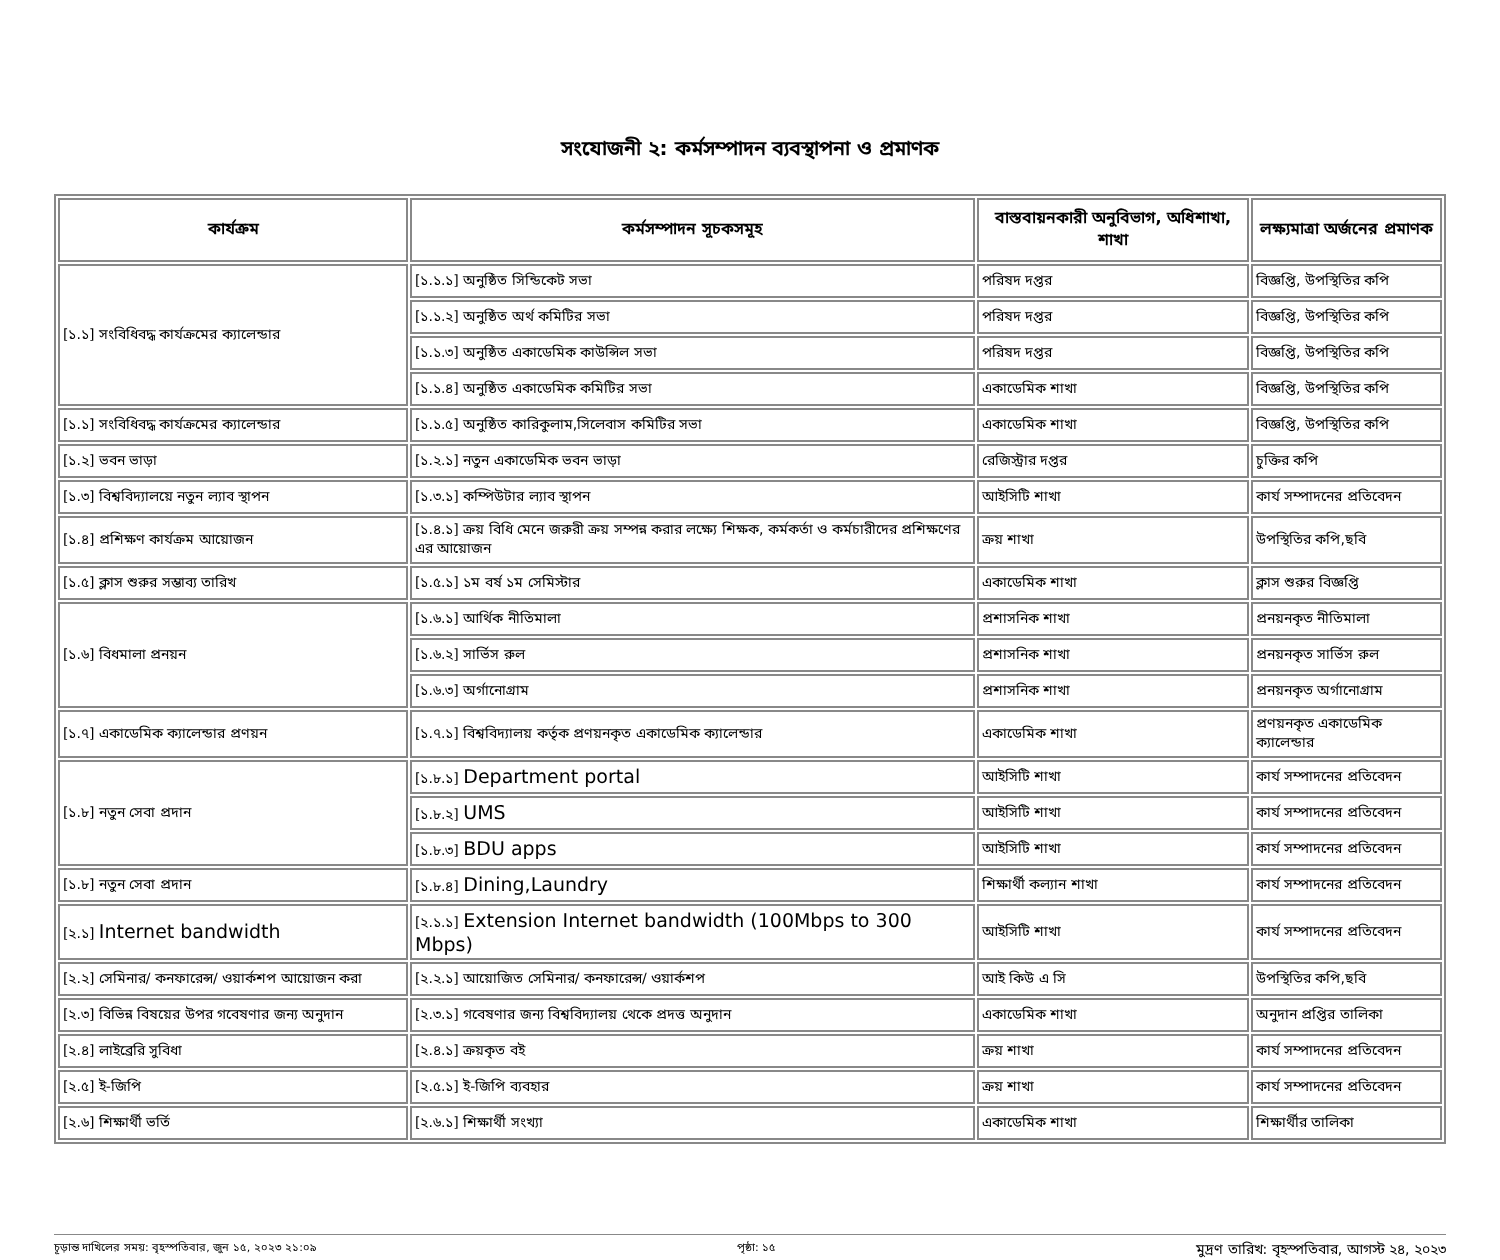সংযোজনী ২: কর্মসম্পাদন ব্যবস্থাপনা ও প্রমাণক
| কার্যক্রম | কর্মসম্পাদন সূচকসমূহ | বাস্তবায়নকারী অনুবিভাগ, অধিশাখা, শাখা | লক্ষ্যমাত্রা অর্জনের প্রমাণক |
| --- | --- | --- | --- |
| [১.১] সংবিধিবদ্ধ কার্যক্রমের ক্যালেন্ডার | [১.১.১] অনুষ্ঠিত সিন্ডিকেট সভা | পরিষদ দপ্তর | বিজ্ঞপ্তি, উপস্থিতির কপি |
| | [১.১.২] অনুষ্ঠিত অর্থ কমিটির সভা | পরিষদ দপ্তর | বিজ্ঞপ্তি, উপস্থিতির কপি |
| | [১.১.৩] অনুষ্ঠিত একাডেমিক কাউন্সিল সভা | পরিষদ দপ্তর | বিজ্ঞপ্তি, উপস্থিতির কপি |
| | [১.১.৪] অনুষ্ঠিত একাডেমিক কমিটির সভা | একাডেমিক শাখা | বিজ্ঞপ্তি, উপস্থিতির কপি |
| [১.১] সংবিধিবদ্ধ কার্যক্রমের ক্যালেন্ডার | [১.১.৫] অনুষ্ঠিত কারিকুলাম,সিলেবাস কমিটির সভা | একাডেমিক শাখা | বিজ্ঞপ্তি, উপস্থিতির কপি |
| [১.২] ভবন ভাড়া | [১.২.১] নতুন একাডেমিক ভবন ভাড়া | রেজিস্ট্রার দপ্তর | চুক্তির কপি |
| [১.৩] বিশ্ববিদ্যালয়ে নতুন ল্যাব স্থাপন | [১.৩.১] কম্পিউটার ল্যাব স্থাপন | আইসিটি শাখা | কার্য সম্পাদনের প্রতিবেদন |
| [১.৪] প্রশিক্ষণ কার্যক্রম আয়োজন | [১.৪.১] ক্রয় বিধি মেনে জরুরী ক্রয় সম্পন্ন করার লক্ষ্যে শিক্ষক, কর্মকর্তা ও কর্মচারীদের প্রশিক্ষণের এর আয়োজন | ক্রয় শাখা | উপস্থিতির কপি,ছবি |
| [১.৫] ক্লাস শুরুর সম্ভাব্য তারিখ | [১.৫.১] ১ম বর্ষ ১ম সেমিস্টার | একাডেমিক শাখা | ক্লাস শুরুর বিজ্ঞপ্তি |
| [১.৬] বিধমালা প্রনয়ন | [১.৬.১] আর্থিক নীতিমালা | প্রশাসনিক শাখা | প্রনয়নকৃত নীতিমালা |
| | [১.৬.২] সার্ভিস রুল | প্রশাসনিক শাখা | প্রনয়নকৃত সার্ভিস রুল |
| | [১.৬.৩] অর্গানোগ্রাম | প্রশাসনিক শাখা | প্রনয়নকৃত অর্গানোগ্রাম |
| [১.৭] একাডেমিক ক্যালেন্ডার প্রণয়ন | [১.৭.১] বিশ্ববিদ্যালয় কর্তৃক প্রণয়নকৃত একাডেমিক ক্যালেন্ডার | একাডেমিক শাখা | প্রণয়নকৃত একাডেমিক ক্যালেন্ডার |
| [১.৮] নতুন সেবা প্রদান | [১.৮.১] Department portal | আইসিটি শাখা | কার্য সম্পাদনের প্রতিবেদন |
| | [১.৮.২] UMS | আইসিটি শাখা | কার্য সম্পাদনের প্রতিবেদন |
| | [১.৮.৩] BDU apps | আইসিটি শাখা | কার্য সম্পাদনের প্রতিবেদন |
| [১.৮] নতুন সেবা প্রদান | [১.৮.৪] Dining,Laundry | শিক্ষার্থী কল্যান শাখা | কার্য সম্পাদনের প্রতিবেদন |
| [২.১] Internet bandwidth | [২.১.১] Extension Internet bandwidth (100Mbps to 300 Mbps) | আইসিটি শাখা | কার্য সম্পাদনের প্রতিবেদন |
| [২.২] সেমিনার/ কনফারেন্স/ ওয়ার্কশপ আয়োজন করা | [২.২.১] আয়োজিত সেমিনার/ কনফারেন্স/ ওয়ার্কশপ | আই কিউ এ সি | উপস্থিতির কপি,ছবি |
| [২.৩] বিভিন্ন বিষয়ের উপর গবেষণার জন্য অনুদান | [২.৩.১] গবেষণার জন্য বিশ্ববিদ্যালয় থেকে প্রদত্ত অনুদান | একাডেমিক শাখা | অনুদান প্রপ্তির তালিকা |
| [২.৪] লাইব্রেরি সুবিধা | [২.৪.১] ক্রয়কৃত বই | ক্রয় শাখা | কার্য সম্পাদনের প্রতিবেদন |
| [২.৫] ই-জিপি | [২.৫.১] ই-জিপি ব্যবহার | ক্রয় শাখা | কার্য সম্পাদনের প্রতিবেদন |
| [২.৬] শিক্ষার্থী ভর্তি | [২.৬.১] শিক্ষার্থী সংখ্যা | একাডেমিক শাখা | শিক্ষার্থীর তালিকা |
চূড়ান্ত দাখিলের সময়: বৃহস্পতিবার, জুন ১৫, ২০২৩ ২১:০৯ পৃষ্ঠা: ১৫ মুদ্রণ তারিখ: বৃহস্পতিবার, আগস্ট ২৪, ২০২৩